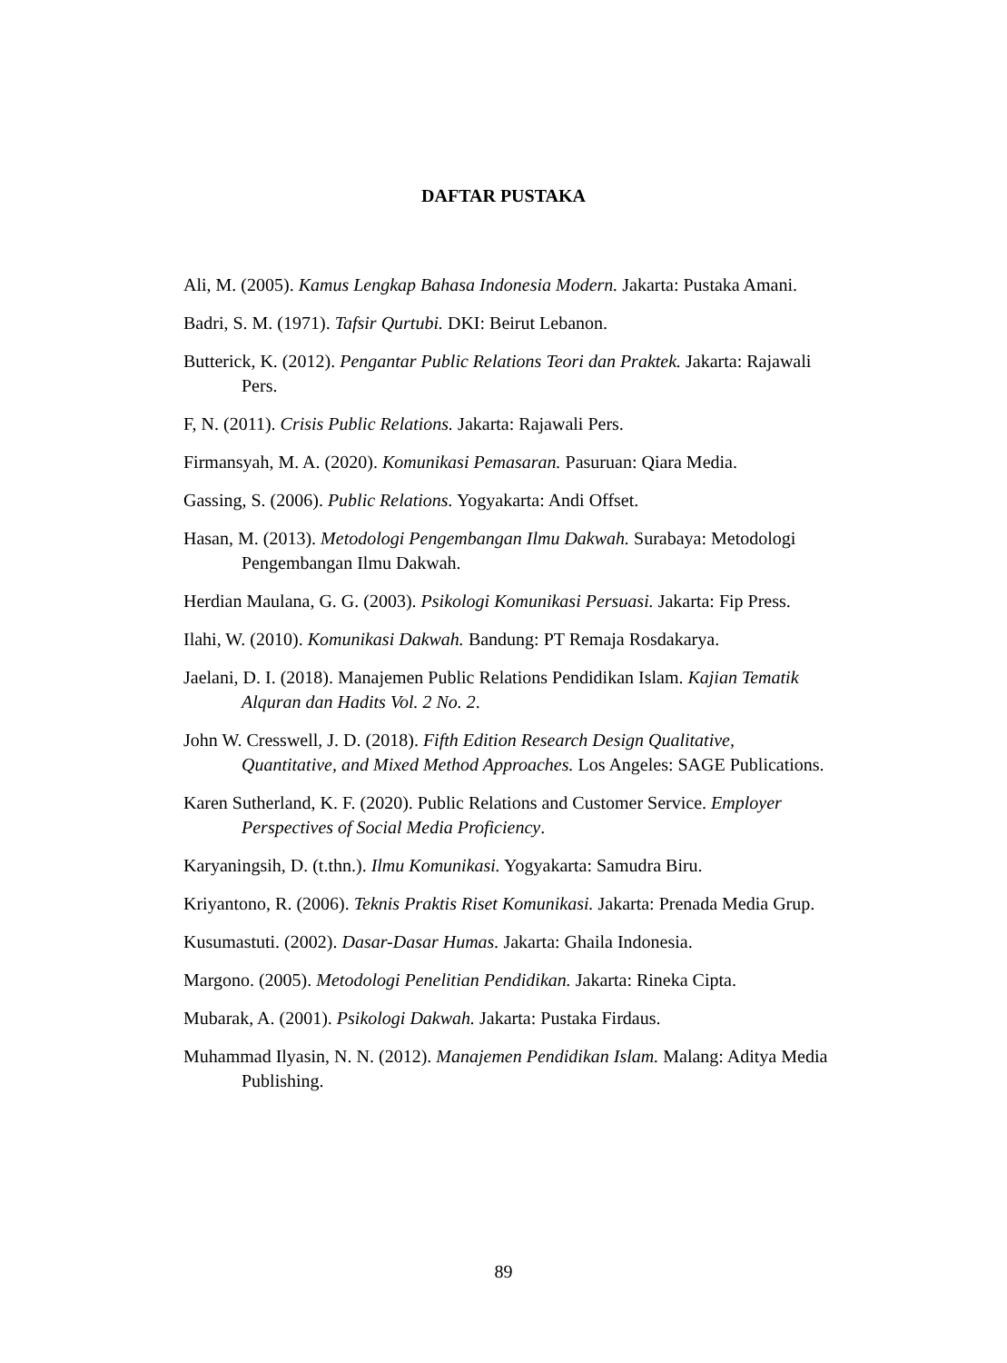DAFTAR PUSTAKA
Ali, M. (2005). Kamus Lengkap Bahasa Indonesia Modern. Jakarta: Pustaka Amani.
Badri, S. M. (1971). Tafsir Qurtubi. DKI: Beirut Lebanon.
Butterick, K. (2012). Pengantar Public Relations Teori dan Praktek. Jakarta: Rajawali Pers.
F, N. (2011). Crisis Public Relations. Jakarta: Rajawali Pers.
Firmansyah, M. A. (2020). Komunikasi Pemasaran. Pasuruan: Qiara Media.
Gassing, S. (2006). Public Relations. Yogyakarta: Andi Offset.
Hasan, M. (2013). Metodologi Pengembangan Ilmu Dakwah. Surabaya: Metodologi Pengembangan Ilmu Dakwah.
Herdian Maulana, G. G. (2003). Psikologi Komunikasi Persuasi. Jakarta: Fip Press.
Ilahi, W. (2010). Komunikasi Dakwah. Bandung: PT Remaja Rosdakarya.
Jaelani, D. I. (2018). Manajemen Public Relations Pendidikan Islam. Kajian Tematik Alquran dan Hadits Vol. 2 No. 2.
John W. Cresswell, J. D. (2018). Fifth Edition Research Design Qualitative, Quantitative, and Mixed Method Approaches. Los Angeles: SAGE Publications.
Karen Sutherland, K. F. (2020). Public Relations and Customer Service. Employer Perspectives of Social Media Proficiency.
Karyaningsih, D. (t.thn.). Ilmu Komunikasi. Yogyakarta: Samudra Biru.
Kriyantono, R. (2006). Teknis Praktis Riset Komunikasi. Jakarta: Prenada Media Grup.
Kusumastuti. (2002). Dasar-Dasar Humas. Jakarta: Ghaila Indonesia.
Margono. (2005). Metodologi Penelitian Pendidikan. Jakarta: Rineka Cipta.
Mubarak, A. (2001). Psikologi Dakwah. Jakarta: Pustaka Firdaus.
Muhammad Ilyasin, N. N. (2012). Manajemen Pendidikan Islam. Malang: Aditya Media Publishing.
89